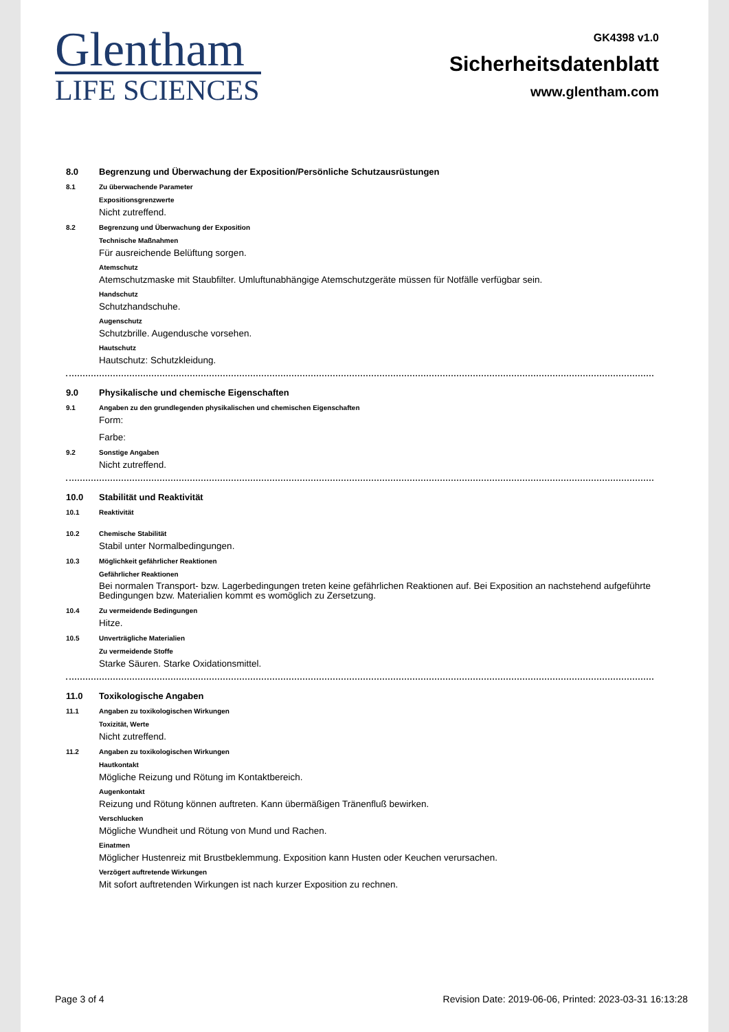Glentham
LIFE SCIENCES
GK4398 v1.0
Sicherheitsdatenblatt
www.glentham.com
8.0 Begrenzung und Überwachung der Exposition/Persönliche Schutzausrüstungen
8.1 Zu überwachende Parameter
Expositionsgrenzwerte
Nicht zutreffend.
8.2 Begrenzung und Überwachung der Exposition
Technische Maßnahmen
Für ausreichende Belüftung sorgen.
Atemschutz
Atemschutzmaske mit Staubfilter. Umluftunabhängige Atemschutzgeräte müssen für Notfälle verfügbar sein.
Handschutz
Schutzhandschuhe.
Augenschutz
Schutzbrille. Augendusche vorsehen.
Hautschutz
Hautschutz: Schutzkleidung.
9.0 Physikalische und chemische Eigenschaften
9.1 Angaben zu den grundlegenden physikalischen und chemischen Eigenschaften
Form:
Farbe:
9.2 Sonstige Angaben
Nicht zutreffend.
10.0 Stabilität und Reaktivität
10.1 Reaktivität
10.2 Chemische Stabilität
Stabil unter Normalbedingungen.
10.3 Möglichkeit gefährlicher Reaktionen
Gefährlicher Reaktionen
Bei normalen Transport- bzw. Lagerbedingungen treten keine gefährlichen Reaktionen auf. Bei Exposition an nachstehend aufgeführte Bedingungen bzw. Materialien kommt es womöglich zu Zersetzung.
10.4 Zu vermeidende Bedingungen
Hitze.
10.5 Unverträgliche Materialien
Zu vermeidende Stoffe
Starke Säuren. Starke Oxidationsmittel.
11.0 Toxikologische Angaben
11.1 Angaben zu toxikologischen Wirkungen
Toxizität, Werte
Nicht zutreffend.
11.2 Angaben zu toxikologischen Wirkungen
Hautkontakt
Mögliche Reizung und Rötung im Kontaktbereich.
Augenkontakt
Reizung und Rötung können auftreten. Kann übermäßigen Tränenfluß bewirken.
Verschlucken
Mögliche Wundheit und Rötung von Mund und Rachen.
Einatmen
Möglicher Hustenreiz mit Brustbeklemmung. Exposition kann Husten oder Keuchen verursachen.
Verzögert auftretende Wirkungen
Mit sofort auftretenden Wirkungen ist nach kurzer Exposition zu rechnen.
Page 3 of 4 Revision Date: 2019-06-06, Printed: 2023-03-31 16:13:28